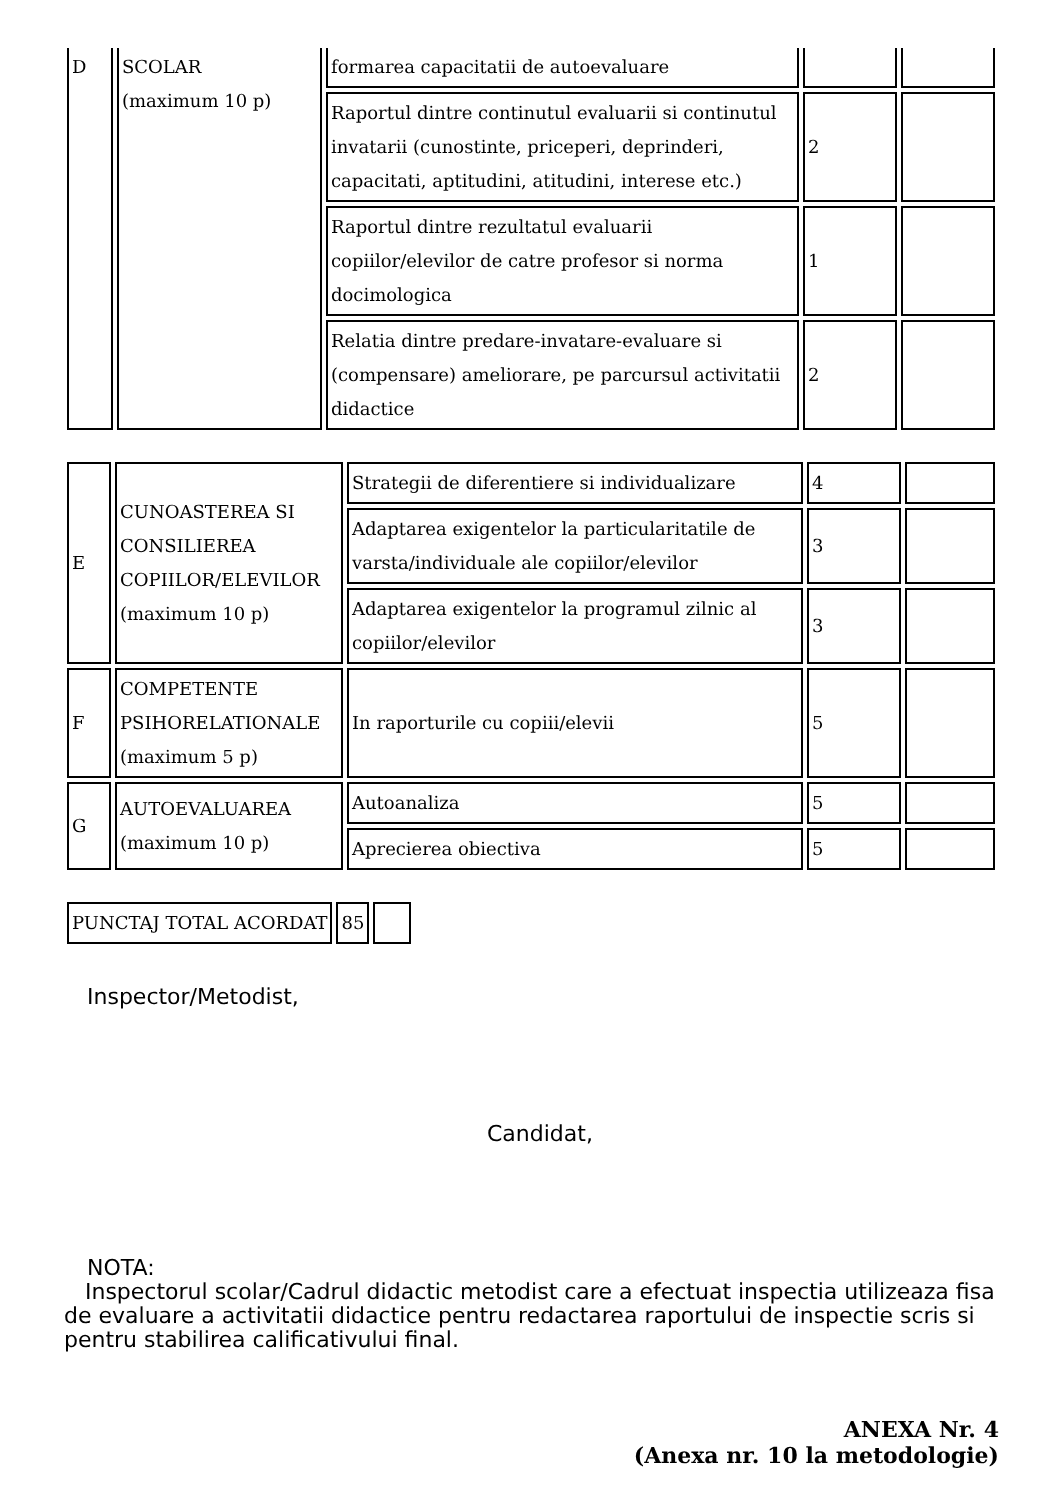| D | SCOLAR (maximum 10 p) | formarea capacitatii de autoevaluare | | |
| | | Raportul dintre continutul evaluarii si continutul invatarii (cunostinte, priceperi, deprinderi, capacitati, aptitudini, atitudini, interese etc.) | 2 | |
| | | Raportul dintre rezultatul evaluarii copiilor/elevilor de catre profesor si norma docimologica | 1 | |
| | | Relatia dintre predare-invatare-evaluare si (compensare) ameliorare, pe parcursul activitatii didactice | 2 | |
| E | CUNOASTEREA SI CONSILIEREA COPIILOR/ELEVILOR (maximum 10 p) | Strategii de diferentiere si individualizare | 4 | |
| | | Adaptarea exigentelor la particularitatile de varsta/individuale ale copiilor/elevilor | 3 | |
| | | Adaptarea exigentelor la programul zilnic al copiilor/elevilor | 3 | |
| F | COMPETENTE PSIHORELATIONALE (maximum 5 p) | In raporturile cu copiii/elevii | 5 | |
| G | AUTOEVALUAREA (maximum 10 p) | Autoanaliza | 5 | |
| | | Aprecierea obiectiva | 5 | |
| PUNCTAJ TOTAL ACORDAT | 85 | |
Inspector/Metodist,
Candidat,
NOTA:
Inspectorul scolar/Cadrul didactic metodist care a efectuat inspectia utilizeaza fisa de evaluare a activitatii didactice pentru redactarea raportului de inspectie scris si pentru stabilirea calificativului final.
ANEXA Nr. 4
(Anexa nr. 10 la metodologie)